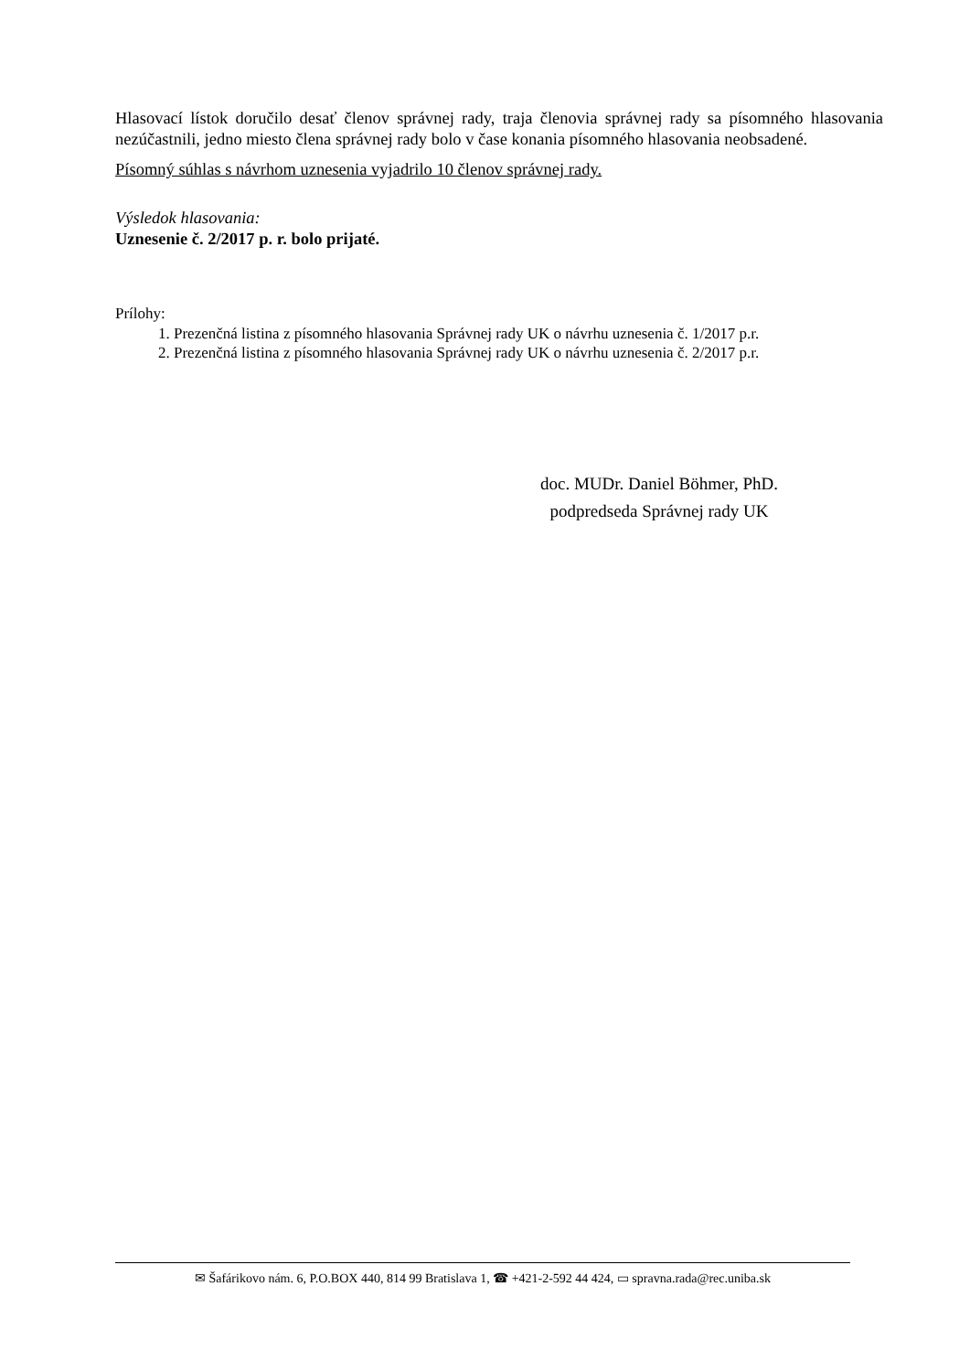Hlasovací lístok doručilo desať členov správnej rady, traja členovia správnej rady sa písomného hlasovania nezúčastnili, jedno miesto člena správnej rady bolo v čase konania písomného hlasovania neobsadené.
Písomný súhlas s návrhom uznesenia vyjadrilo 10 členov správnej rady.
Výsledok hlasovania:
Uznesenie č. 2/2017 p. r. bolo prijaté.
Prílohy:
1. Prezenčná listina z písomného hlasovania Správnej rady UK o návrhu uznesenia č. 1/2017 p.r.
2. Prezenčná listina z písomného hlasovania Správnej rady UK o návrhu uznesenia č. 2/2017 p.r.
doc. MUDr. Daniel Böhmer, PhD.
podpredseda Správnej rady UK
✉ Šafárikovo nám. 6, P.O.BOX 440, 814 99 Bratislava 1, ☎ +421-2-592 44 424, ▭ spravna.rada@rec.uniba.sk